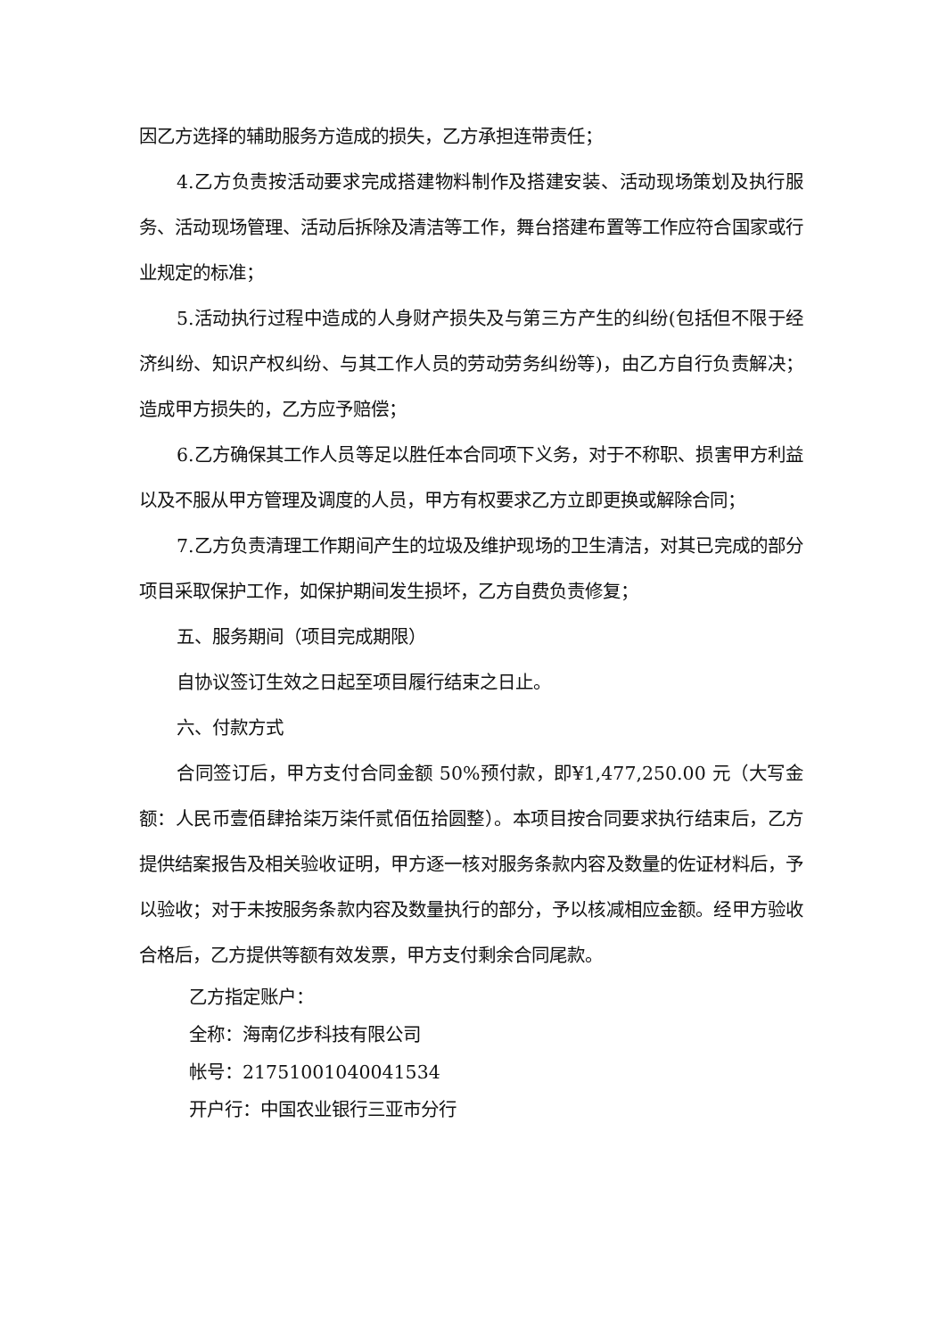因乙方选择的辅助服务方造成的损失，乙方承担连带责任；
4.乙方负责按活动要求完成搭建物料制作及搭建安装、活动现场策划及执行服务、活动现场管理、活动后拆除及清洁等工作，舞台搭建布置等工作应符合国家或行业规定的标准；
5.活动执行过程中造成的人身财产损失及与第三方产生的纠纷(包括但不限于经济纠纷、知识产权纠纷、与其工作人员的劳动劳务纠纷等)，由乙方自行负责解决；造成甲方损失的，乙方应予赔偿；
6.乙方确保其工作人员等足以胜任本合同项下义务，对于不称职、损害甲方利益以及不服从甲方管理及调度的人员，甲方有权要求乙方立即更换或解除合同；
7.乙方负责清理工作期间产生的垃圾及维护现场的卫生清洁，对其已完成的部分项目采取保护工作，如保护期间发生损坏，乙方自费负责修复；
五、服务期间（项目完成期限）
自协议签订生效之日起至项目履行结束之日止。
六、付款方式
合同签订后，甲方支付合同金额 50%预付款，即¥1,477,250.00 元（大写金额：人民币壹佰肆拾柒万柒仟贰佰伍拾圆整）。本项目按合同要求执行结束后，乙方提供结案报告及相关验收证明，甲方逐一核对服务条款内容及数量的佐证材料后，予以验收；对于未按服务条款内容及数量执行的部分，予以核减相应金额。经甲方验收合格后，乙方提供等额有效发票，甲方支付剩余合同尾款。
乙方指定账户：
全称：海南亿步科技有限公司
帐号：21751001040041534
开户行：中国农业银行三亚市分行